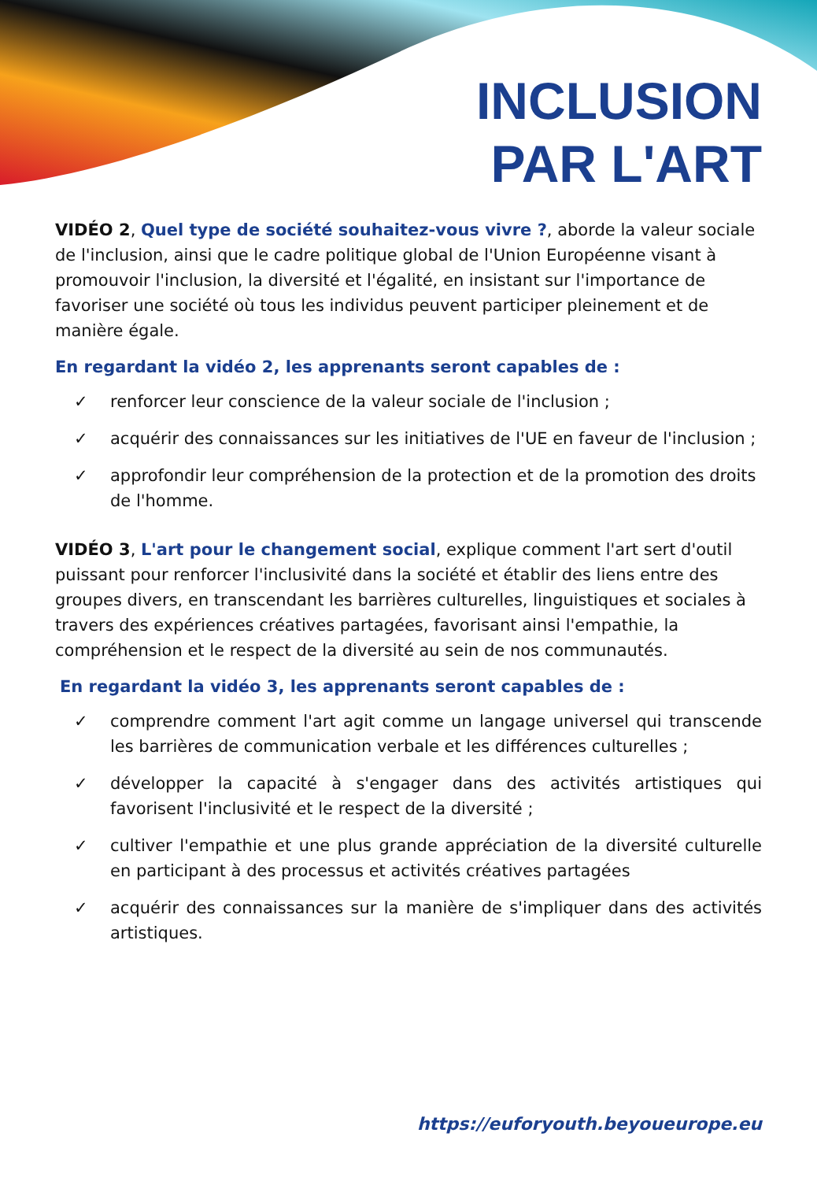INCLUSION
PAR L'ART
VIDÉO 2, Quel type de société souhaitez-vous vivre ?, aborde la valeur sociale de l'inclusion, ainsi que le cadre politique global de l'Union Européenne visant à promouvoir l'inclusion, la diversité et l'égalité, en insistant sur l'importance de favoriser une société où tous les individus peuvent participer pleinement et de manière égale.
En regardant la vidéo 2, les apprenants seront capables de :
✓ renforcer leur conscience de la valeur sociale de l'inclusion ;
✓ acquérir des connaissances sur les initiatives de l'UE en faveur de l'inclusion ;
✓ approfondir leur compréhension de la protection et de la promotion des droits de l'homme.
VIDÉO 3, L'art pour le changement social, explique comment l'art sert d'outil puissant pour renforcer l'inclusivité dans la société et établir des liens entre des groupes divers, en transcendant les barrières culturelles, linguistiques et sociales à travers des expériences créatives partagées, favorisant ainsi l'empathie, la compréhension et le respect de la diversité au sein de nos communautés.
En regardant la vidéo 3, les apprenants seront capables de :
✓ comprendre comment l'art agit comme un langage universel qui transcende les barrières de communication verbale et les différences culturelles ;
✓ développer la capacité à s'engager dans des activités artistiques qui favorisent l'inclusivité et le respect de la diversité ;
✓ cultiver l'empathie et une plus grande appréciation de la diversité culturelle en participant à des processus et activités créatives partagées
✓ acquérir des connaissances sur la manière de s'impliquer dans des activités artistiques.
https://euforyouth.beyoueurope.eu